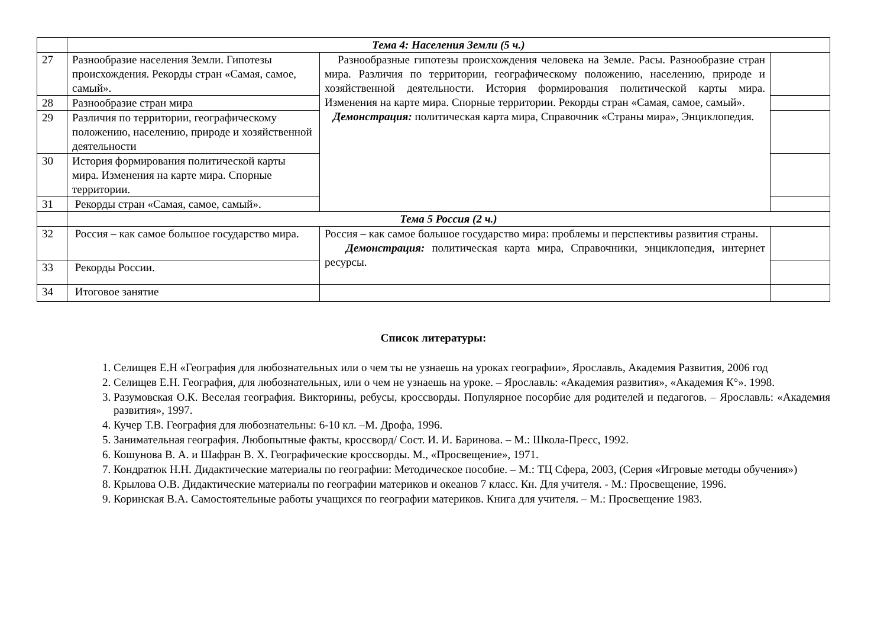| | Тема 4: Населения Земли (5 ч.) | | |
| 27 | Разнообразие населения Земли. Гипотезы происхождения. Рекорды стран «Самая, самое, самый». | Разнообразные гипотезы происхождения человека на Земле. Расы. Разнообразие стран мира. Различия по территории, географическому положению, населению, природе и хозяйственной деятельности. История формирования политической карты мира. Изменения на карте мира. Спорные территории. Рекорды стран «Самая, самое, самый». Демонстрация: политическая карта мира, Справочник «Страны мира», Энциклопедия. | |
| 28 | Разнообразие стран мира | | |
| 29 | Различия по территории, географическому положению, населению, природе и хозяйственной деятельности | | |
| 30 | История формирования политической карты мира. Изменения на карте мира. Спорные территории. | | |
| 31 | Рекорды стран «Самая, самое, самый». | | |
| | Тема 5 Россия (2 ч.) | | |
| 32 | Россия – как самое большое государство мира. | Россия – как самое большое государство мира: проблемы и перспективы развития страны. Демонстрация: политическая карта мира, Справочники, энциклопедия, интернет ресурсы. | |
| 33 | Рекорды России. | | |
| 34 | Итоговое занятие | | |
Список литературы:
1. Селищев Е.Н «География для любознательных или о чем ты не узнаешь на уроках географии», Ярославль, Академия Развития, 2006 год
2. Селищев Е.Н. География, для любознательных, или о чем не узнаешь на уроке. – Ярославль: «Академия развития», «Академия К°». 1998.
3. Разумовская О.К. Веселая география. Викторины, ребусы, кроссворды. Популярное посорбие для родителей и педагогов. – Ярославль: «Академия развития», 1997.
4. Кучер Т.В. География для любознательны: 6-10 кл. –М. Дрофа, 1996.
5. Занимательная география. Любопытные факты, кроссворд/ Сост. И. И. Баринова. – М.: Школа-Пресс, 1992.
6. Кошунова В. А. и Шафран В. Х. Географические кроссворды. М., «Просвещение», 1971.
7. Кондратюк Н.Н. Дидактические материалы по географии: Методическое пособие. – М.: ТЦ Сфера, 2003, (Серия «Игровые методы обучения»)
8. Крылова О.В. Дидактические материалы по географии материков и океанов 7 класс. Кн. Для учителя. - М.: Просвещение, 1996.
9. Коринская В.А. Самостоятельные работы учащихся по географии материков. Книга для учителя. – М.: Просвещение 1983.